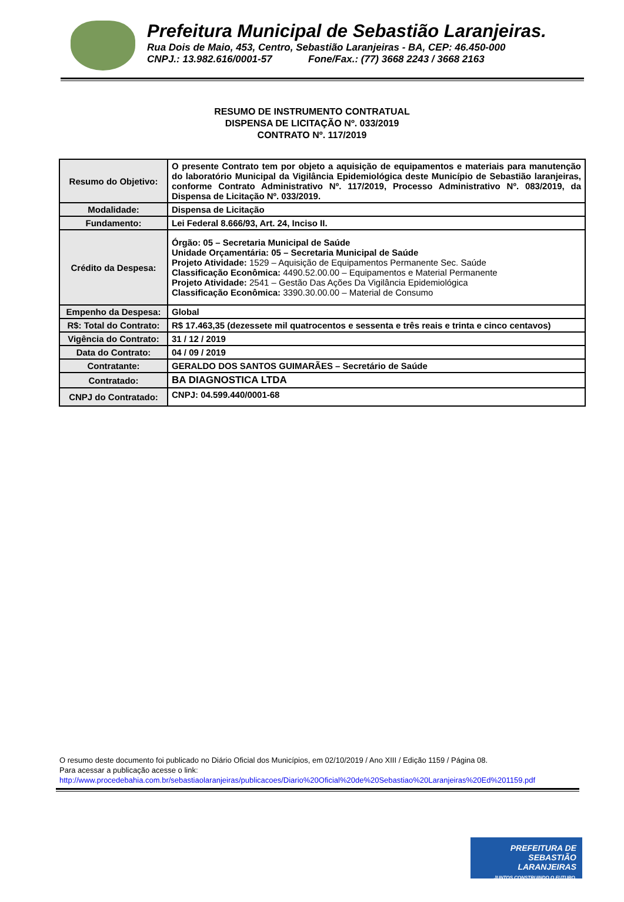Prefeitura Municipal de Sebastião Laranjeiras.
Rua Dois de Maio, 453, Centro, Sebastião Laranjeiras - BA, CEP: 46.450-000
CNPJ.: 13.982.616/0001-57 Fone/Fax.: (77) 3668 2243 / 3668 2163
RESUMO DE INSTRUMENTO CONTRATUAL
DISPENSA DE LICITAÇÃO Nº. 033/2019
CONTRATO Nº. 117/2019
| Resumo do Objetivo: | O presente Contrato tem por objeto a aquisição de equipamentos e materiais para manutenção do laboratório Municipal da Vigilância Epidemiológica deste Município de Sebastião laranjeiras, conforme Contrato Administrativo Nº. 117/2019, Processo Administrativo Nº. 083/2019, da Dispensa de Licitação Nº. 033/2019. |
| Modalidade: | Dispensa de Licitação |
| Fundamento: | Lei Federal 8.666/93, Art. 24, Inciso II. |
| Crédito da Despesa: | Órgão: 05 – Secretaria Municipal de Saúde Unidade Orçamentária: 05 – Secretaria Municipal de Saúde Projeto Atividade: 1529 – Aquisição de Equipamentos Permanente Sec. Saúde Classificação Econômica: 4490.52.00.00 – Equipamentos e Material Permanente Projeto Atividade: 2541 – Gestão Das Ações Da Vigilância Epidemiológica Classificação Econômica: 3390.30.00.00 – Material de Consumo |
| Empenho da Despesa: | Global |
| R$: Total do Contrato: | R$ 17.463,35 (dezessete mil quatrocentos e sessenta e três reais e trinta e cinco centavos) |
| Vigência do Contrato: | 31 / 12 / 2019 |
| Data do Contrato: | 04 / 09 / 2019 |
| Contratante: | GERALDO DOS SANTOS GUIMARÃES – Secretário de Saúde |
| Contratado: | BA DIAGNOSTICA LTDA |
| CNPJ do Contratado: | CNPJ: 04.599.440/0001-68 |
O resumo deste documento foi publicado no Diário Oficial dos Municípios, em 02/10/2019 / Ano XIII / Edição 1159 / Página 08.
Para acessar a publicação acesse o link:
http://www.procedebahia.com.br/sebastiaolaranjeiras/publicacoes/Diario%20Oficial%20de%20Sebastiao%20Laranjeiras%20Ed%201159.pdf
PREFEITURA DE
SEBASTIÃO LARANJEIRAS
JUNTOS CONSTRUINDO O FUTURO.